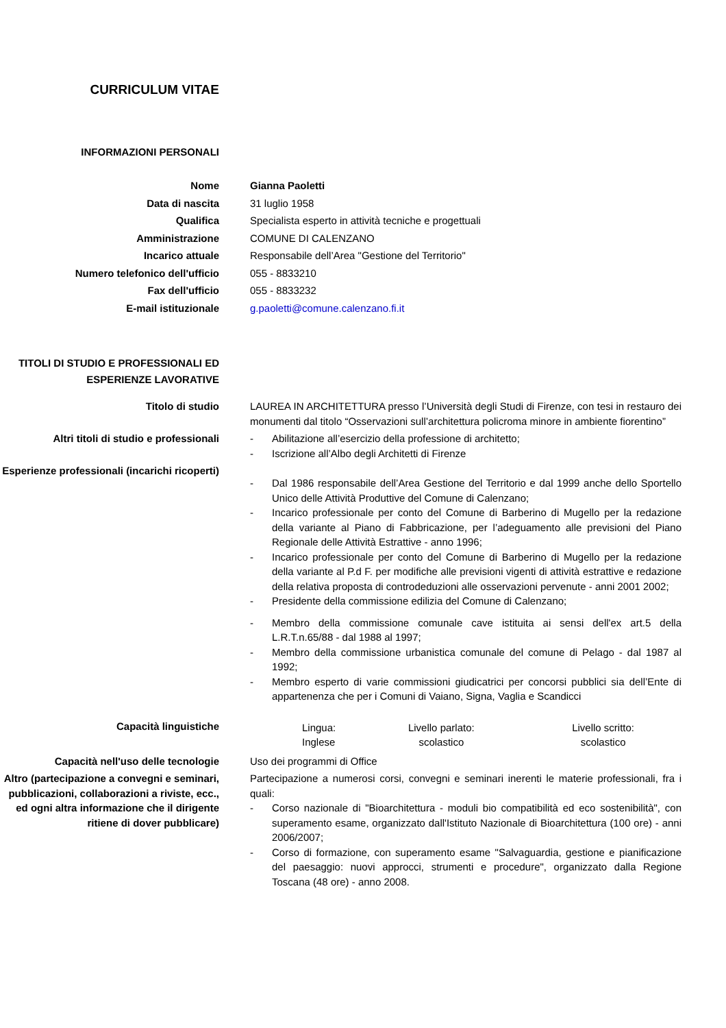CURRICULUM VITAE
INFORMAZIONI PERSONALI
| Nome | Gianna Paoletti |
| Data di nascita | 31 luglio 1958 |
| Qualifica | Specialista esperto in attività tecniche e progettuali |
| Amministrazione | COMUNE DI CALENZANO |
| Incarico attuale | Responsabile dell’Area "Gestione del Territorio" |
| Numero telefonico dell'ufficio | 055 - 8833210 |
| Fax dell'ufficio | 055 - 8833232 |
| E-mail istituzionale | g.paoletti@comune.calenzano.fi.it |
TITOLI DI STUDIO E PROFESSIONALI ED ESPERIENZE LAVORATIVE
| Titolo di studio | LAUREA IN ARCHITETTURA presso l’Università degli Studi di Firenze, con tesi in restauro dei monumenti dal titolo “Osservazioni sull’architettura policroma minore in ambiente fiorentino” |
| Altri titoli di studio e professionali | - Abilitazione all’esercizio della professione di architetto; - Iscrizione all’Albo degli Architetti di Firenze |
| Esperienze professionali (incarichi ricoperti) | - Dal 1986 responsabile dell’Area Gestione del Territorio e dal 1999 anche dello Sportello Unico delle Attività Produttive del Comune di Calenzano; - Incarico professionale per conto del Comune di Barberino di Mugello per la redazione della variante al Piano di Fabbricazione, per l’adeguamento alle previsioni del Piano Regionale delle Attività Estrattive - anno 1996; - Incarico professionale per conto del Comune di Barberino di Mugello per la redazione della variante al P.d F. per modifiche alle previsioni vigenti di attività estrattive e redazione della relativa proposta di controdeduzioni alle osservazioni pervenute - anni 2001 2002; - Presidente della commissione edilizia del Comune di Calenzano; - Membro della commissione comunale cave istituita ai sensi dell'ex art.5 della L.R.T.n.65/88 - dal 1988 al 1997; - Membro della commissione urbanistica comunale del comune di Pelago - dal 1987 al 1992; - Membro esperto di varie commissioni giudicatrici per concorsi pubblici sia dell’Ente di appartenenza che per i Comuni di Vaiano, Signa, Vaglia e Scandicci |
| Capacità linguistiche | / Lingua: Inglese / Livello parlato: scolastico / Livello scritto: scolastico / |
| Capacità nell'uso delle tecnologie | Uso dei programmi di Office |
| Altro (partecipazione a convegni e seminari, pubblicazioni, collaborazioni a riviste, ecc., ed ogni altra informazione che il dirigente ritiene di dover pubblicare) | Partecipazione a numerosi corsi, convegni e seminari inerenti le materie professionali, fra i quali: - Corso nazionale di "Bioarchitettura - moduli bio compatibilità ed eco sostenibilità", con superamento esame, organizzato dall'Istituto Nazionale di Bioarchitettura (100 ore) - anni 2006/2007; - Corso di formazione, con superamento esame "Salvaguardia, gestione e pianificazione del paesaggio: nuovi approcci, strumenti e procedure", organizzato dalla Regione Toscana (48 ore) - anno 2008. |